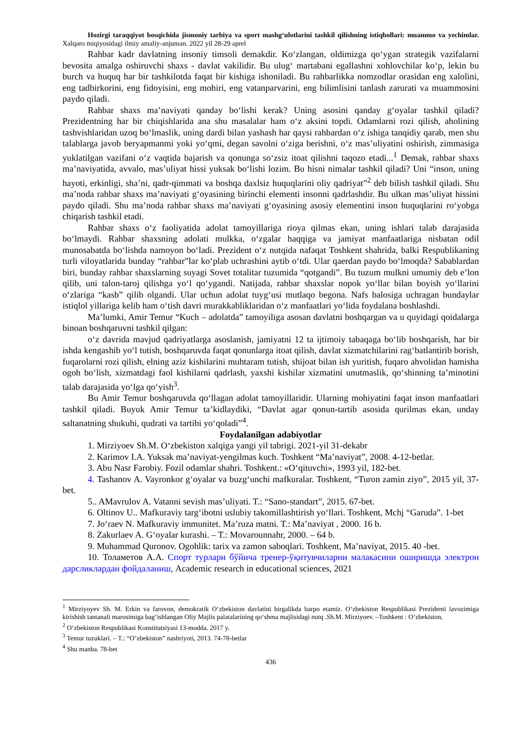Hozirgi taraqqiyot bosqichida jismoniy tarbiya va sport mashg‘ulotlarini tashkil qilishning istiqbollari: muammo va yechimlar. Xalqaro miqiyosidagi ilmiy amaliy-anjuman. 2022 yil 28-29 aprel
Rahbar kadr davlatning insoniy timsoli demakdir. Ko‘zlangan, oldimizga qo‘ygan strategik vazifalarni bevosita amalga oshiruvchi shaxs - davlat vakilidir. Bu ulug‘ martabani egallashni xohlovchilar ko‘p, lekin bu burch va huquq har bir tashkilotda faqat bir kishiga ishoniladi. Bu rahbarlikka nomzodlar orasidan eng xalolini, eng tadbirkorini, eng fidoyisini, eng mohiri, eng vatanparvarini, eng bilimlisini tanlash zarurati va muammosini paydo qiladi.
Rahbar shaxs ma’naviyati qanday bo‘lishi kerak? Uning asosini qanday g‘oyalar tashkil qiladi? Prezidentning har bir chiqishlarida ana shu masalalar ham o‘z aksini topdi. Odamlarni rozi qilish, aholining tashvishlaridan uzoq bo‘lmaslik, uning dardi bilan yashash har qaysi rahbardan o‘z ishiga tanqidiy qarab, men shu talablarga javob beryapmanmi yoki yo‘qmi, degan savolni o‘ziga berishni, o‘z mas’uliyatini oshirish, zimmasiga yuklatilgan vazifani o‘z vaqtida bajarish va qonunga so‘zsiz itoat qilishni taqozo etadi...<sup>1</sup> Demak, rahbar shaxs ma’naviyatida, avvalo, mas’uliyat hissi yuksak bo‘lishi lozim. Bu hisni nimalar tashkil qiladi? Uni “inson, uning hayoti, erkinligi, sha’ni, qadr-qimmati va boshqa daxlsiz huquqlarini oliy qadriyat”<sup>2</sup> deb bilish tashkil qiladi. Shu ma’noda rahbar shaxs ma’naviyati g‘oyasining birinchi elementi insonni qadrlashdir. Bu ulkan mas’uliyat hissini paydo qiladi. Shu ma’noda rahbar shaxs ma’naviyati g‘oyasining asosiy elementini inson huquqlarini ro‘yobga chiqarish tashkil etadi.
Rahbar shaxs o‘z faoliyatida adolat tamoyillariga rioya qilmas ekan, uning ishlari talab darajasida bo‘lmaydi. Rahbar shaxsning adolati mulkka, o‘zgalar haqqiga va jamiyat manfaatlariga nisbatan odil munosabatda bo‘lishda namoyon bo‘ladi. Prezident o‘z nutqida nafaqat Toshkent shahrida, balki Respublikaning turli viloyatlarida bunday “rahbar”lar ko‘plab uchrashini aytib o‘tdi. Ular qaerdan paydo bo‘lmoqda? Sabablardan biri, bunday rahbar shaxslarning suyagi Sovet totalitar tuzumida “qotgandi”. Bu tuzum mulkni umumiy deb e’lon qilib, uni talon-taroj qilishga yo‘l qo‘ygandi. Natijada, rahbar shaxslar nopok yo‘llar bilan boyish yo‘llarini o‘zlariga “kasb” qilib olgandi. Ular uchun adolat tuyg‘usi mutlaqo begona. Nafs balosiga uchragan bundaylar istiqlol yillariga kelib ham o‘tish davri murakkabliklaridan o‘z manfaatlari yo‘lida foydalana boshlashdi.
Ma’lumki, Amir Temur “Kuch – adolatda” tamoyiliga asosan davlatni boshqargan va u quyidagi qoidalarga binoan boshqaruvni tashkil qilgan:
o‘z davrida mavjud qadriyatlarga asoslanish, jamiyatni 12 ta ijtimoiy tabaqaga bo‘lib boshqarish, har bir ishda kengashib yo‘l tutish, boshqaruvda faqat qonunlarga itoat qilish, davlat xizmatchilarini rag‘batlantirib borish, fuqarolarni rozi qilish, elning aziz kishilarini muhtaram tutish, shijoat bilan ish yuritish, fuqaro ahvolidan hamisha ogoh bo‘lish, xizmatdagi faol kishilarni qadrlash, yaxshi kishilar xizmatini unutmaslik, qo‘shinning ta’minotini talab darajasida yo‘lga qo‘yish<sup>3</sup>.
Bu Amir Temur boshqaruvda qo‘llagan adolat tamoyillaridir. Ularning mohiyatini faqat inson manfaatlari tashkil qiladi. Buyuk Amir Temur ta’kidlaydiki, “Davlat agar qonun-tartib asosida qurilmas ekan, unday saltanatning shukuhi, qudrati va tartibi yo‘qoladi”<sup>4</sup>.
Foydalanilgan adabiyotlar
1. Mirziyoev Sh.M. O‘zbekiston xalqiga yangi yil tabrigi. 2021-yil 31-dekabr
2. Karimov I.A. Yuksak ma’naviyat-yengilmas kuch. Toshkent “Ma’naviyat”, 2008. 4-12-betlar.
3. Abu Nasr Farobiy. Fozil odamlar shahri. Toshkent.: «O‘qituvchi», 1993 yil, 182-bet.
4. Tashanov A. Vayronkor g‘oyalar va buzg‘unchi mafkuralar. Toshkent, “Turon zamin ziyo”, 2015 yil, 37-bet.
5.. AMavrulov A. Vatanni sevish mas’uliyati. T.: “Sano-standart”, 2015. 67-bet.
6. Oltinov U.. Mafkuraviy targ‘ibotni uslubiy takomillashtirish yo‘llari. Toshkent, Mchj “Garuda”. 1-bet
7. Jo‘raev N. Mafkuraviy immunitet. Ma’ruza matni. T.: Ma’naviyat , 2000. 16 b.
8. Zakurlaev A. G‘oyalar kurashi. – T.: Movarounnahr, 2000. – 64 b.
9. Muhammad Quronov. Ogohlik: tarix va zamon saboqlari. Toshkent, Ma’naviyat, 2015. 40 -bet.
10. Толаметов А.А. Спорт турлари бўйича тренер-ўқитувчиларни малакасини оширишда электрон дарсликлардан фойдаланиш, Academic research in educational sciences, 2021
<sup>1</sup> Mirziyoyev Sh. M. Erkin va farovon, demokratik O‘zbekiston davlatini birgalikda barpo etamiz. O‘zbekiston Respublikasi Prezidenti lavozimiga kirishish tantanali marosimiga bag‘ishlangan Oliy Majlis palatalarining qo‘shma majlisidagi nutq .Sh.M. Mirziyoev. –Toshkent : O‘zbekiston,
<sup>2</sup> O‘zbekiston Respublikasi Konstitutsiyasi 13-modda. 2017 y.
<sup>3</sup> Temur tuzuklari. – T.: “O’zbekiston” nashriyoti, 2013. 74-78-betlar
<sup>4</sup> Shu manba. 78-bet
436